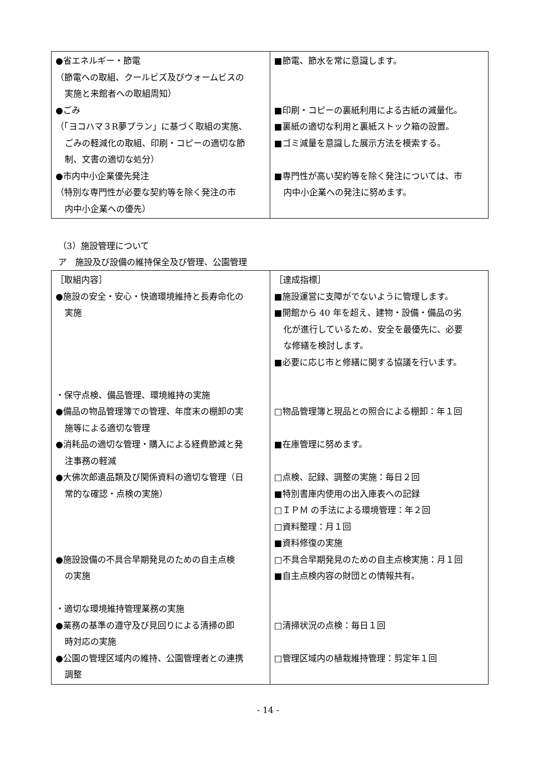| ●省エネルギー・節電 （節電への取組、クールビズ及びウォームビスの 実施と来館者への取組周知） ●ごみ （「ヨコハマ３R夢プラン」に基づく取組の実施、 ごみの軽減化の取組、印刷・コピーの適切な節 制、文書の適切な処分） ●市内中小企業優先発注 （特別な専門性が必要な契約等を除く発注の市 内中小企業への優先） | ■節電、節水を常に意識します。 ■印刷・コピーの裏紙利用による古紙の減量化。 ■裏紙の適切な利用と裏紙ストック箱の設置。 ■ゴミ減量を意識した展示方法を模索する。 ■専門性が高い契約等を除く発注については、市 内中小企業への発注に努めます。 |
（3）施設管理について
ア　施設及び設備の維持保全及び管理、公園管理
| ［取組内容］ ●施設の安全・安心・快適環境維持と長寿命化の 実施 ・保守点検、備品管理、環境維持の実施 ●備品の物品管理簿での管理、年度末の棚卸の実 施等による適切な管理 ●消耗品の適切な管理・購入による経費節減と発 注事務の軽減 ●大佛次郎遺品類及び関係資料の適切な管理（日 常的な確認・点検の実施） ●施設設備の不具合早期発見のための自主点検 の実施 ・適切な環境維持管理業務の実施 ●業務の基準の遵守及び見回りによる清掃の即 時対応の実施 ●公園の管理区域内の維持、公園管理者との連携 調整 | ［達成指標］ ■施設運営に支障がでないように管理します。 ■開館から 40 年を超え、建物・設備・備品の劣 化が進行しているため、安全を最優先に、必要 な修繕を検討します。 ■必要に応じ市と修繕に関する協議を行います。 □物品管理簿と現品との照合による棚卸：年１回 ■在庫管理に努めます。 □点検、記録、調整の実施：毎日２回 ■特別書庫内使用の出入庫表への記録 □ＩＰＭ の手法による環境管理：年２回 □資料整理：月１回 ■資料修復の実施 □不具合早期発見のための自主点検実施：月１回 ■自主点検内容の財団との情報共有。 □清掃状況の点検：毎日１回 □管理区域内の植栽維持管理：剪定年１回 |
- 14 -